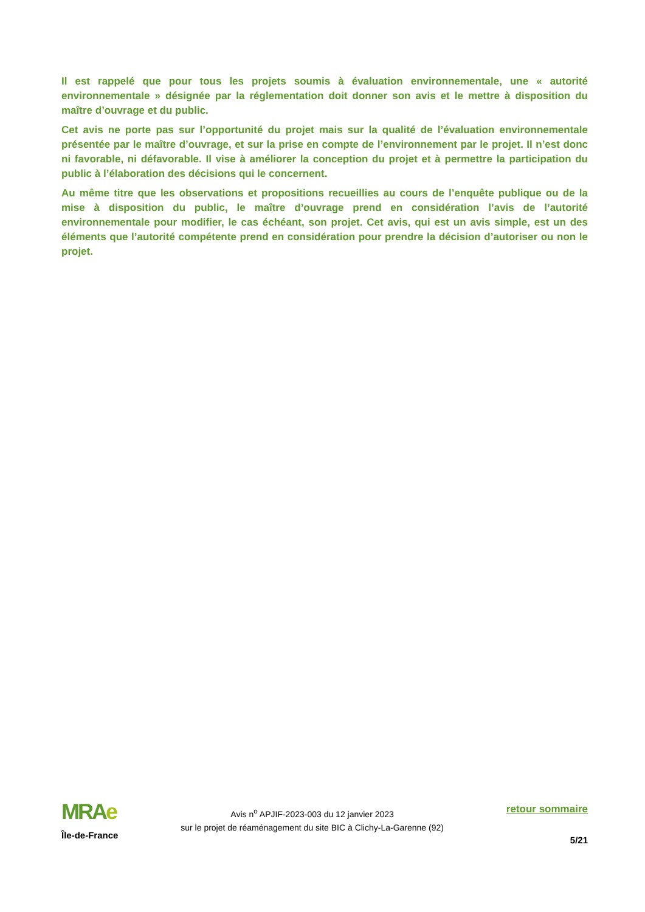Il est rappelé que pour tous les projets soumis à évaluation environnementale, une « autorité environnementale » désignée par la réglementation doit donner son avis et le mettre à disposition du maître d’ouvrage et du public.
Cet avis ne porte pas sur l’opportunité du projet mais sur la qualité de l’évaluation environnementale présentée par le maître d’ouvrage, et sur la prise en compte de l’environnement par le projet. Il n’est donc ni favorable, ni défavorable. Il vise à améliorer la conception du projet et à permettre la participation du public à l’élaboration des décisions qui le concernent.
Au même titre que les observations et propositions recueillies au cours de l’enquête publique ou de la mise à disposition du public, le maître d’ouvrage prend en considération l’avis de l’autorité environnementale pour modifier, le cas échéant, son projet. Cet avis, qui est un avis simple, est un des éléments que l’autorité compétente prend en considération pour prendre la décision d’autoriser ou non le projet.
MRAe
Île-de-France
Avis n<sup>o</sup> APJIF-2023-003 du 12 janvier 2023
sur le projet de réaménagement du site BIC à Clichy-La-Garenne (92)
retour sommaire
5/21